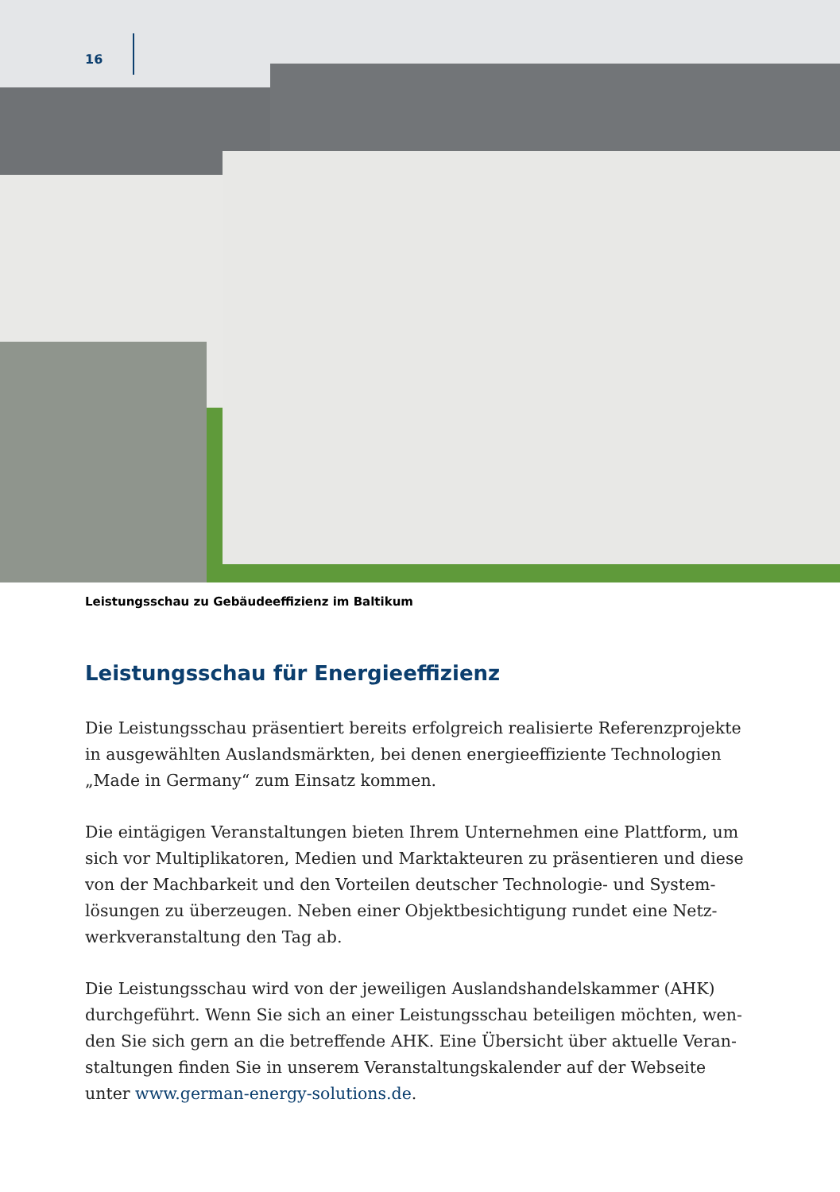16
Leistungsschau zu Gebäudeeffizienz im Baltikum
Leistungsschau für Energieeffizienz
Die Leistungsschau präsentiert bereits erfolgreich realisierte Referenzprojekte in ausgewählten Auslandsmärkten, bei denen energieeffiziente Technologien „Made in Germany“ zum Einsatz kommen.
Die eintägigen Veranstaltungen bieten Ihrem Unternehmen eine Plattform, um sich vor Multiplikatoren, Medien und Marktakteuren zu präsentieren und diese von der Machbarkeit und den Vorteilen deutscher Technologie- und System­lösungen zu überzeugen. Neben einer Objektbesichtigung rundet eine Netz­werkveranstaltung den Tag ab.
Die Leistungsschau wird von der jeweiligen Auslandshandelskammer (AHK) durchgeführt. Wenn Sie sich an einer Leistungsschau beteiligen möchten, wen­den Sie sich gern an die betreffende AHK. Eine Übersicht über aktuelle Veran­staltungen finden Sie in unserem Veranstaltungskalender auf der Webseite unter www.german-energy-solutions.de.